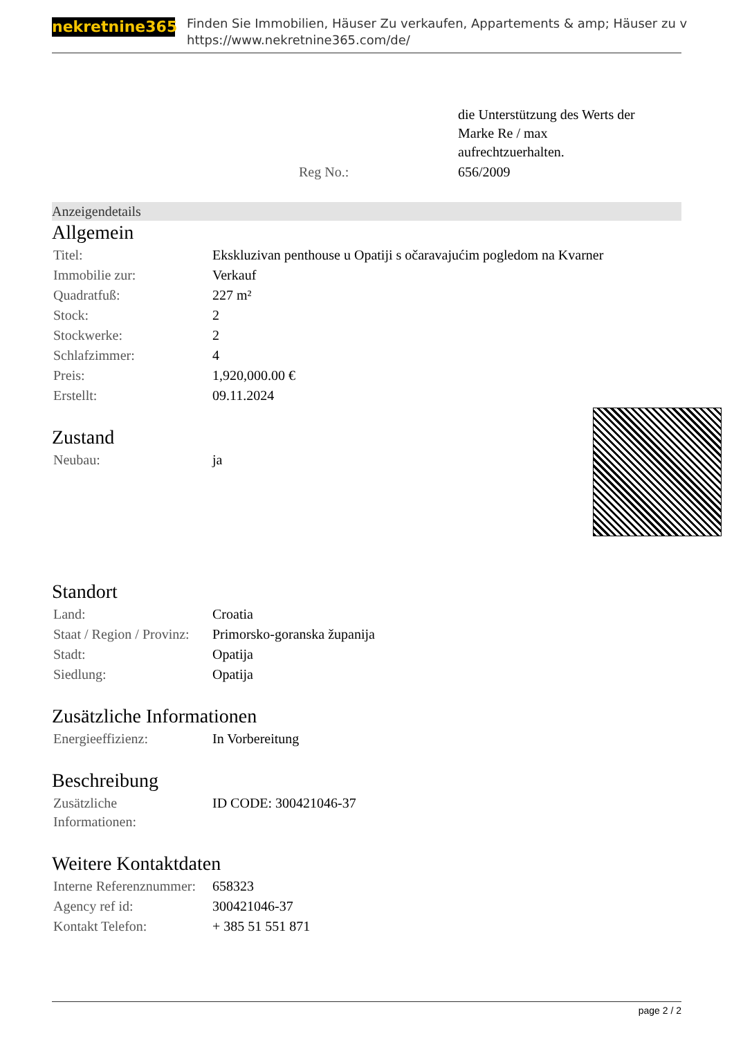nekretnine365
Finden Sie Immobilien, Häuser Zu verkaufen, Appartements & amp; Häuser zu v
https://www.nekretnine365.com/de/
| | die Unterstützung des Werts der Marke Re / max aufrechtzuerhalten. |
| Reg No.: | 656/2009 |
Anzeigendetails
Allgemein
| Titel: | Ekskluzivan penthouse u Opatiji s očaravajućim pogledom na Kvarner |
| Immobilie zur: | Verkauf |
| Quadratfuß: | 227 m² |
| Stock: | 2 |
| Stockwerke: | 2 |
| Schlafzimmer: | 4 |
| Preis: | 1,920,000.00 € |
| Erstellt: | 09.11.2024 |
Zustand
| Neubau: | ja |
Standort
| Land: | Croatia |
| Staat / Region / Provinz: | Primorsko-goranska županija |
| Stadt: | Opatija |
| Siedlung: | Opatija |
Zusätzliche Informationen
| Energieeffizienz: | In Vorbereitung |
Beschreibung
| Zusätzliche Informationen: | ID CODE: 300421046-37 |
Weitere Kontaktdaten
| Interne Referenznummer: | 658323 |
| Agency ref id: | 300421046-37 |
| Kontakt Telefon: | + 385 51 551 871 |
page 2 / 2